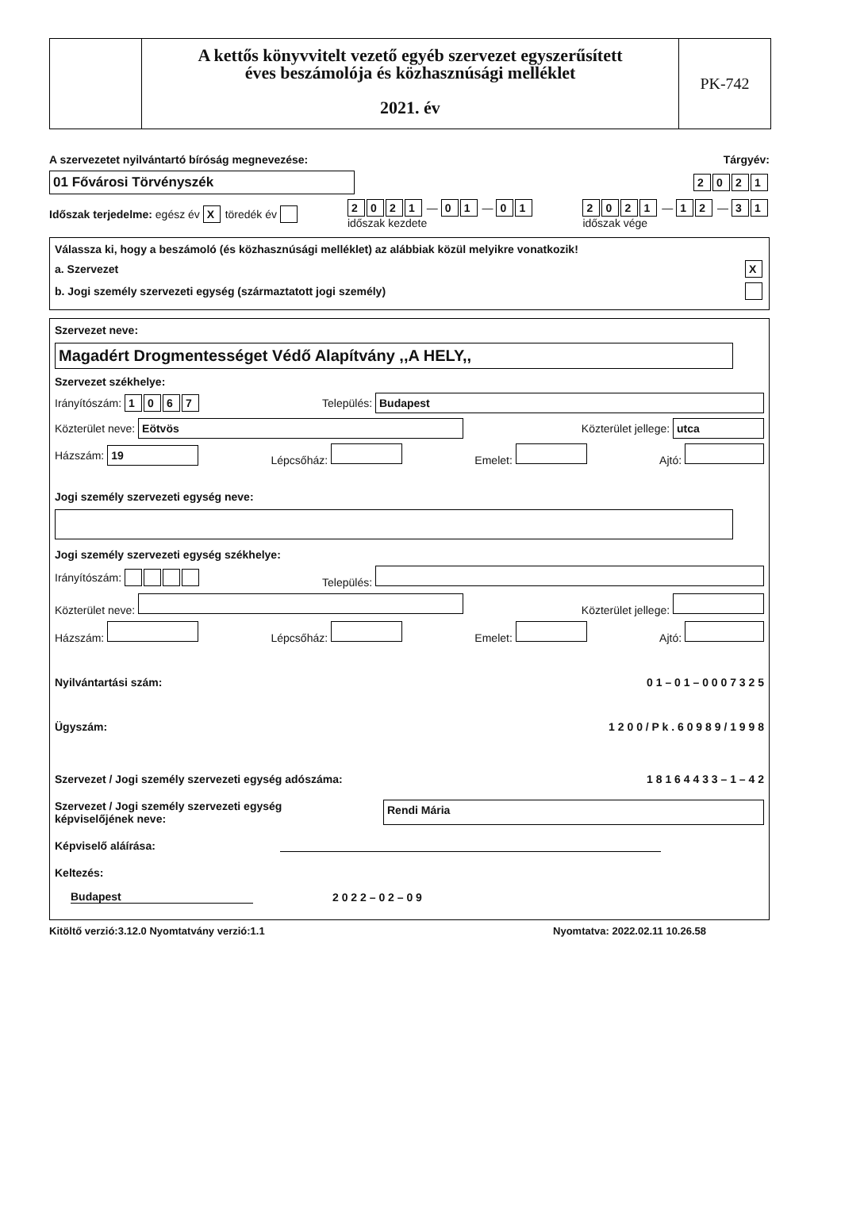A kettős könyvvitelt vezető egyéb szervezet egyszerűsített
éves beszámolója és közhasznúsági melléklet
2021. év
PK-742
A szervezetet nyilvántartó bíróság megnevezése: Tárgyév:
01 Fővárosi Törvényszék 2021
Időszak terjedelme: egész év X töredék év 2021 — 0 1 — 0 1
időszak kezdete 2021 — 1 2 — 3 1
időszak vége
Válassza ki, hogy a beszámoló (és közhasznúsági melléklet) az alábbiak közül melyikre vonatkozik!
a. Szervezet X
b. Jogi személy szervezeti egység (származtatott jogi személy)
Szervezet neve:
Magadért Drogmentességet Védő Alapítvány ,,A HELY,,
Szervezet székhelye:
Irányítószám: 1067 Település: Budapest
Közterület neve: Eötvös Közterület jellege: utca
Házszám: 19 Lépcsőház: Emelet: Ajtó:
Jogi személy szervezeti egység neve:
Jogi személy szervezeti egység székhelye:
Irányítószám: Település:
Közterület neve: Közterület jellege:
Házszám: Lépcsőház: Emelet: Ajtó:
Nyilvántartási szám: 0 1 – 0 1 – 0 0 0 7 3 2 5
Ügyszám: 1 2 0 0 / P k . 6 0 9 8 9 / 1 9 9 8
Szervezet / Jogi személy szervezeti egység adószáma: 1 8 1 6 4 4 3 3 – 1 – 4 2
Szervezet / Jogi személy szervezeti egység
képviselőjének neve: Rendi Mária
Képviselő aláírása:
Keltezés:
Budapest 2 0 2 2 – 0 2 – 0 9
Kitöltő verzió:3.12.0 Nyomtatvány verzió:1.1 Nyomtatva: 2022.02.11 10.26.58